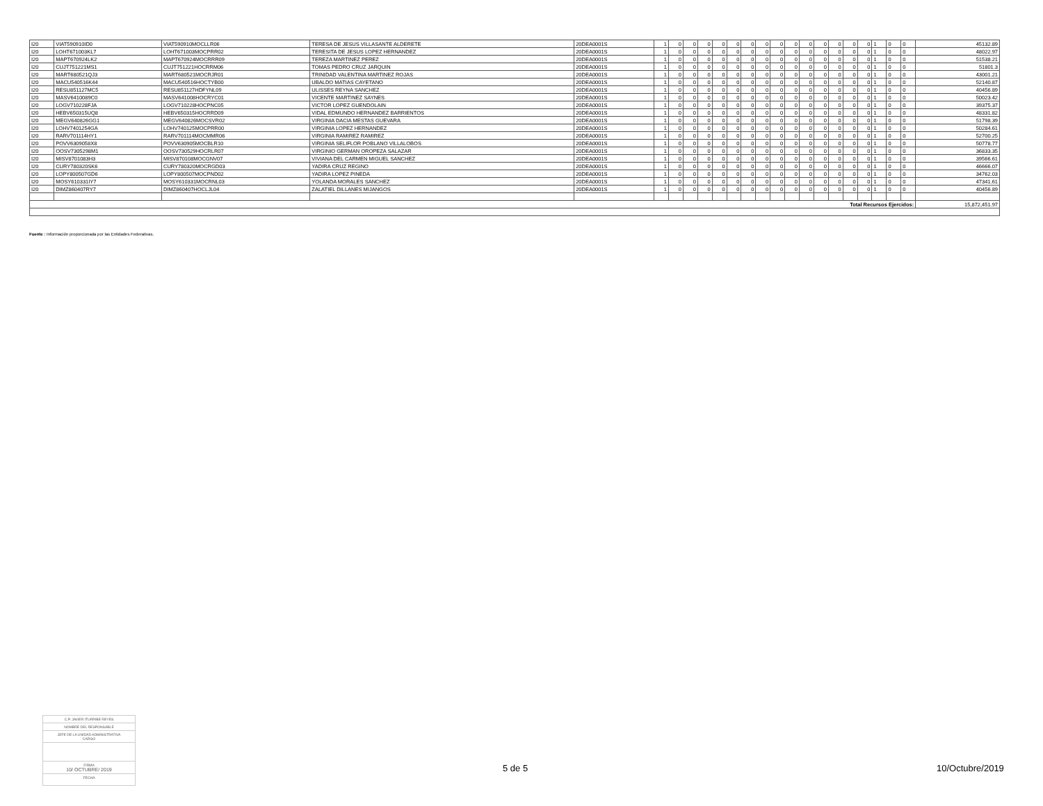| I20 | VIAT590910ID0 | VIAT590910MOCLLR06 | TERESA DE JESUS VILLASANTE ALDERETE | 20DEA0001S | 1 | 0 | 0 | 0 | 0 | 0 | 0 | 0 | 0 | 0 | 0 | 0 | 0 | 0 | 0 | 1 | 0 | 0 | 45132.89 |
| I20 | LOHT671003KL7 | LOHT671003MOCPRR02 | TERESITA DE JESUS LOPEZ HERNANDEZ | 20DEA0001S | 1 | 0 | 0 | 0 | 0 | 0 | 0 | 0 | 0 | 0 | 0 | 0 | 0 | 0 | 0 | 1 | 0 | 0 | 48022.97 |
| I20 | MAPT670924LK2 | MAPT670924MOCRRR09 | TEREZA MARTINEZ PEREZ | 20DEA0001S | 1 | 0 | 0 | 0 | 0 | 0 | 0 | 0 | 0 | 0 | 0 | 0 | 0 | 0 | 0 | 1 | 0 | 0 | 51538.21 |
| I20 | CUJT751221MS1 | CUJT751221HOCRRM06 | TOMAS PEDRO CRUZ JARQUIN | 20DEA0001S | 1 | 0 | 0 | 0 | 0 | 0 | 0 | 0 | 0 | 0 | 0 | 0 | 0 | 0 | 0 | 1 | 0 | 0 | 51801.3 |
| I20 | MART680521QJ3 | MART680521MOCRJR01 | TRINIDAD VALENTINA MARTINEZ ROJAS | 20DEA0001S | 1 | 0 | 0 | 0 | 0 | 0 | 0 | 0 | 0 | 0 | 0 | 0 | 0 | 0 | 0 | 1 | 0 | 0 | 43001.21 |
| I20 | MACU540516K44 | MACU540516HOCTYB00 | UBALDO MATIAS CAYETANO | 20DEA0001S | 1 | 0 | 0 | 0 | 0 | 0 | 0 | 0 | 0 | 0 | 0 | 0 | 0 | 0 | 0 | 1 | 0 | 0 | 52140.87 |
| I20 | RESU851127MC5 | RESU851127HDFYNL09 | ULISSES REYNA SANCHEZ | 20DEA0001S | 1 | 0 | 0 | 0 | 0 | 0 | 0 | 0 | 0 | 0 | 0 | 0 | 0 | 0 | 0 | 1 | 0 | 0 | 40456.89 |
| I20 | MASV6410089C0 | MASV641008HOCRYC01 | VICENTE MARTINEZ SAYNES | 20DEA0001S | 1 | 0 | 0 | 0 | 0 | 0 | 0 | 0 | 0 | 0 | 0 | 0 | 0 | 0 | 0 | 1 | 0 | 0 | 50023.42 |
| I20 | LOGV710228FJA | LOGV710228HOCPNC05 | VICTOR LOPEZ GUENDOLAIN | 20DEA0001S | 1 | 0 | 0 | 0 | 0 | 0 | 0 | 0 | 0 | 0 | 0 | 0 | 0 | 0 | 0 | 1 | 0 | 0 | 39375.37 |
| I20 | HEBV650315UQ8 | HEBV650315HOCRRD09 | VIDAL EDMUNDO HERNANDEZ BARRIENTOS | 20DEA0001S | 1 | 0 | 0 | 0 | 0 | 0 | 0 | 0 | 0 | 0 | 0 | 0 | 0 | 0 | 0 | 1 | 0 | 0 | 48331.82 |
| I20 | MEGV640826GG1 | MEGV640826MOCSVR02 | VIRGINIA DACIA MESTAS GUEVARA | 20DEA0001S | 1 | 0 | 0 | 0 | 0 | 0 | 0 | 0 | 0 | 0 | 0 | 0 | 0 | 0 | 0 | 1 | 0 | 0 | 51798.39 |
| I20 | LOHV7401254GA | LOHV740125MOCPRR00 | VIRGINIA LOPEZ HERNANDEZ | 20DEA0001S | 1 | 0 | 0 | 0 | 0 | 0 | 0 | 0 | 0 | 0 | 0 | 0 | 0 | 0 | 0 | 1 | 0 | 0 | 50284.61 |
| I20 | RARV701114HY1 | RARV701114MOCMMR06 | VIRGINIA RAMIREZ RAMIREZ | 20DEA0001S | 1 | 0 | 0 | 0 | 0 | 0 | 0 | 0 | 0 | 0 | 0 | 0 | 0 | 0 | 0 | 1 | 0 | 0 | 52700.25 |
| I20 | POVV6309058X8 | POVV630905MOCBLR10 | VIRGINIA SELIFLOR POBLANO VILLALOBOS | 20DEA0001S | 1 | 0 | 0 | 0 | 0 | 0 | 0 | 0 | 0 | 0 | 0 | 0 | 0 | 0 | 0 | 1 | 0 | 0 | 50778.77 |
| I20 | OOSV7305298M1 | OOSV730529HOCRLR07 | VIRGINIO GERMAN OROPEZA SALAZAR | 20DEA0001S | 1 | 0 | 0 | 0 | 0 | 0 | 0 | 0 | 0 | 0 | 0 | 0 | 0 | 0 | 0 | 1 | 0 | 0 | 36833.35 |
| I20 | MISV8701083H3 | MISV870108MOCGNV07 | VIVIANA DEL CARMEN MIGUEL SANCHEZ | 20DEA0001S | 1 | 0 | 0 | 0 | 0 | 0 | 0 | 0 | 0 | 0 | 0 | 0 | 0 | 0 | 0 | 1 | 0 | 0 | 39566.61 |
| I20 | CURY780320SK6 | CURY780320MOCRGD03 | YADIRA CRUZ REGINO | 20DEA0001S | 1 | 0 | 0 | 0 | 0 | 0 | 0 | 0 | 0 | 0 | 0 | 0 | 0 | 0 | 0 | 1 | 0 | 0 | 46666.07 |
| I20 | LOPY800507GD6 | LOPY800507MOCPND02 | YADIRA LOPEZ PINEDA | 20DEA0001S | 1 | 0 | 0 | 0 | 0 | 0 | 0 | 0 | 0 | 0 | 0 | 0 | 0 | 0 | 0 | 1 | 0 | 0 | 34762.03 |
| I20 | MOSY610331IY7 | MOSY610331MOCRNL03 | YOLANDA MORALES SANCHEZ | 20DEA0001S | 1 | 0 | 0 | 0 | 0 | 0 | 0 | 0 | 0 | 0 | 0 | 0 | 0 | 0 | 0 | 1 | 0 | 0 | 47341.61 |
| I20 | DIMZ860407RY7 | DIMZ860407HOCLJL04 | ZALATIEL DILLANES MIJANGOS | 20DEA0001S | 1 | 0 | 0 | 0 | 0 | 0 | 0 | 0 | 0 | 0 | 0 | 0 | 0 | 0 | 0 | 1 | 0 | 0 | 40456.89 |
| Total Recursos Ejercidos: | | | | | | | | | | | | | | | | | | | | | | | 15,872,451.97 |
Fuente : Información proporcionada por las Entidades Federativas.
C.P. JAVIER ITURRIBE REYES
NOMBRE DEL RESPONSABLE
JEFE DE LA UNIDAD ADMINISTRATIVA
CARGO
FIRMA
10/ OCTUBRE/ 2019
FECHA
5 de 5 10/Octubre/2019